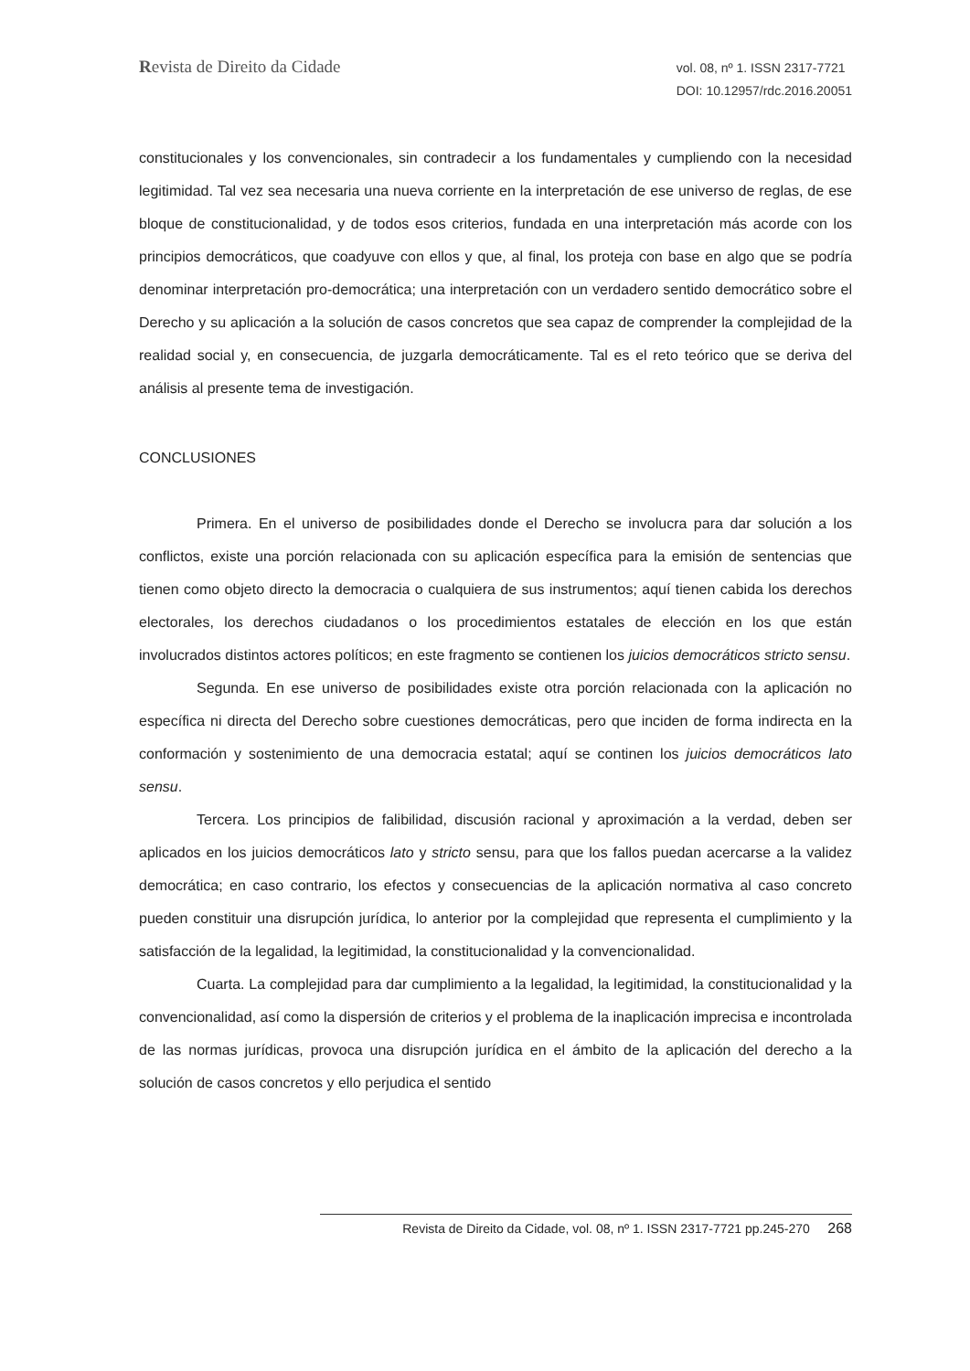Revista de Direito da Cidade
vol. 08, nº 1. ISSN 2317-7721
DOI: 10.12957/rdc.2016.20051
constitucionales y los convencionales, sin contradecir a los fundamentales y cumpliendo con la necesidad legitimidad. Tal vez sea necesaria una nueva corriente en la interpretación de ese universo de reglas, de ese bloque de constitucionalidad, y de todos esos criterios, fundada en una interpretación más acorde con los principios democráticos, que coadyuve con ellos y que, al final, los proteja con base en algo que se podría denominar interpretación pro-democrática; una interpretación con un verdadero sentido democrático sobre el Derecho y su aplicación a la solución de casos concretos que sea capaz de comprender la complejidad de la realidad social y, en consecuencia, de juzgarla democráticamente. Tal es el reto teórico que se deriva del análisis al presente tema de investigación.
CONCLUSIONES
Primera. En el universo de posibilidades donde el Derecho se involucra para dar solución a los conflictos, existe una porción relacionada con su aplicación específica para la emisión de sentencias que tienen como objeto directo la democracia o cualquiera de sus instrumentos; aquí tienen cabida los derechos electorales, los derechos ciudadanos o los procedimientos estatales de elección en los que están involucrados distintos actores políticos; en este fragmento se contienen los juicios democráticos stricto sensu.
Segunda. En ese universo de posibilidades existe otra porción relacionada con la aplicación no específica ni directa del Derecho sobre cuestiones democráticas, pero que inciden de forma indirecta en la conformación y sostenimiento de una democracia estatal; aquí se continen los juicios democráticos lato sensu.
Tercera. Los principios de falibilidad, discusión racional y aproximación a la verdad, deben ser aplicados en los juicios democráticos lato y stricto sensu, para que los fallos puedan acercarse a la validez democrática; en caso contrario, los efectos y consecuencias de la aplicación normativa al caso concreto pueden constituir una disrupción jurídica, lo anterior por la complejidad que representa el cumplimiento y la satisfacción de la legalidad, la legitimidad, la constitucionalidad y la convencionalidad.
Cuarta. La complejidad para dar cumplimiento a la legalidad, la legitimidad, la constitucionalidad y la convencionalidad, así como la dispersión de criterios y el problema de la inaplicación imprecisa e incontrolada de las normas jurídicas, provoca una disrupción jurídica en el ámbito de la aplicación del derecho a la solución de casos concretos y ello perjudica el sentido
Revista de Direito da Cidade, vol. 08, nº 1. ISSN 2317-7721 pp.245-270 268